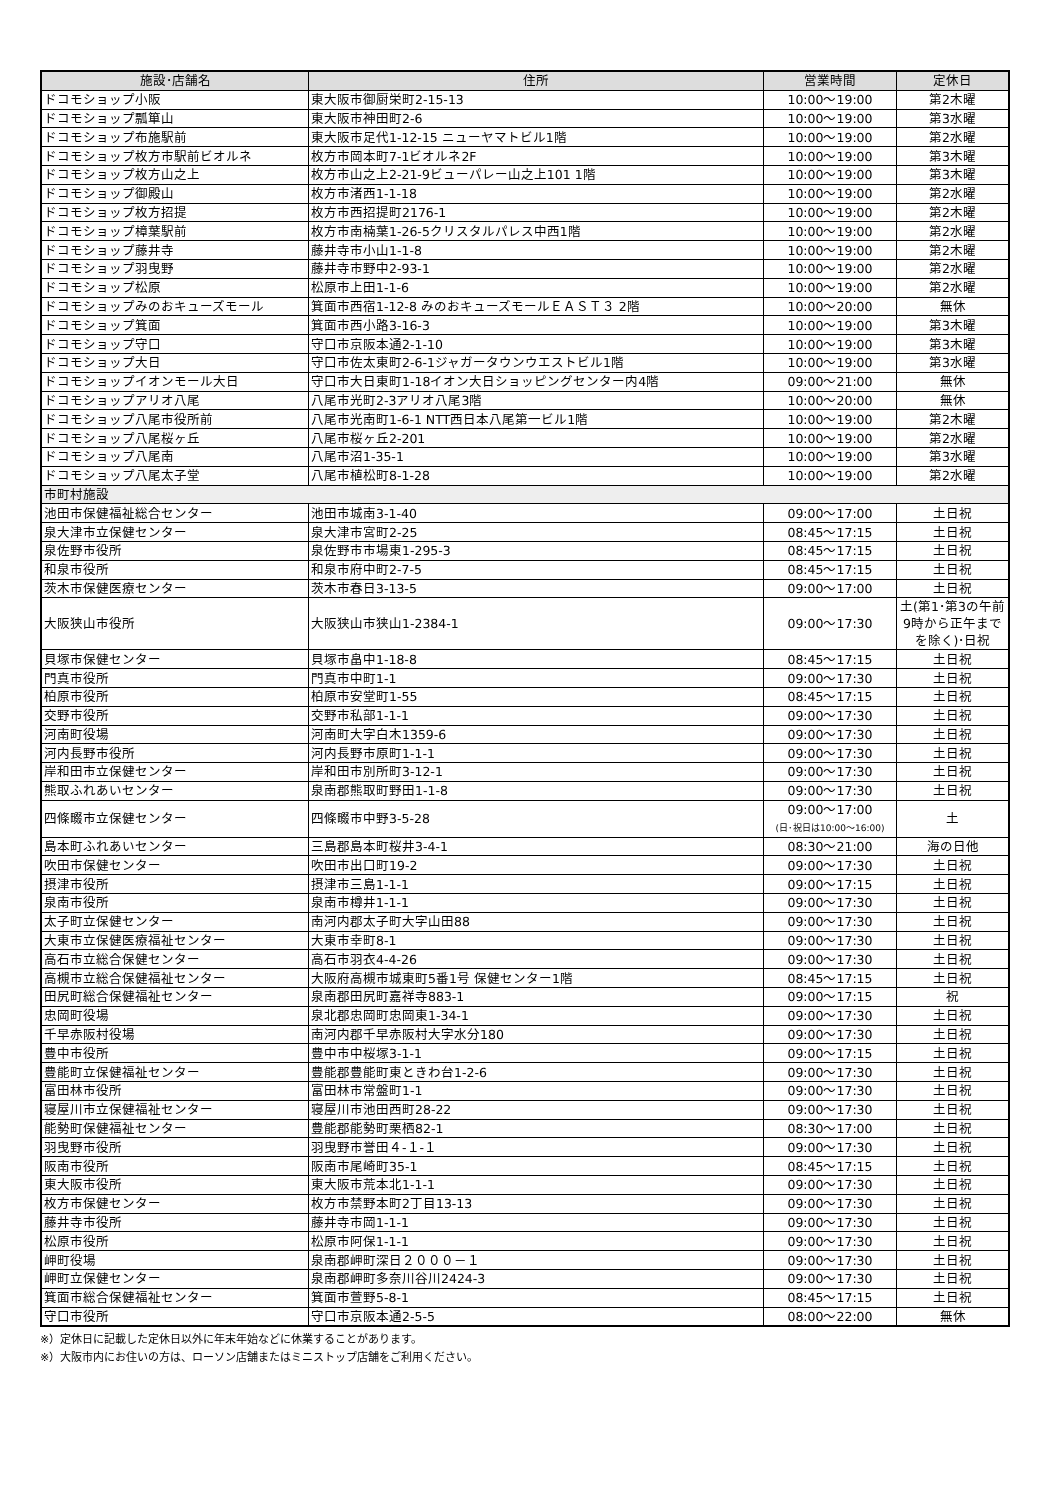| 施設･店舗名 | 住所 | 営業時間 | 定休日 |
| --- | --- | --- | --- |
| ドコモショップ小阪 | 東大阪市御厨栄町2-15-13 | 10:00～19:00 | 第2木曜 |
| ドコモショップ瓢箪山 | 東大阪市神田町2-6 | 10:00～19:00 | 第3水曜 |
| ドコモショップ布施駅前 | 東大阪市足代1-12-15 ニューヤマトビル1階 | 10:00～19:00 | 第2水曜 |
| ドコモショップ枚方市駅前ビオルネ | 枚方市岡本町7-1ビオルネ2F | 10:00～19:00 | 第3木曜 |
| ドコモショップ枚方山之上 | 枚方市山之上2-21-9ビューパレー山之上101 1階 | 10:00～19:00 | 第3木曜 |
| ドコモショップ御殿山 | 枚方市渚西1-1-18 | 10:00～19:00 | 第2水曜 |
| ドコモショップ枚方招提 | 枚方市西招提町2176-1 | 10:00～19:00 | 第2木曜 |
| ドコモショップ樟葉駅前 | 枚方市南楠葉1-26-5クリスタルパレス中西1階 | 10:00～19:00 | 第2水曜 |
| ドコモショップ藤井寺 | 藤井寺市小山1-1-8 | 10:00～19:00 | 第2木曜 |
| ドコモショップ羽曳野 | 藤井寺市野中2-93-1 | 10:00～19:00 | 第2水曜 |
| ドコモショップ松原 | 松原市上田1-1-6 | 10:00～19:00 | 第2水曜 |
| ドコモショップみのおキューズモール | 箕面市西宿1-12-8 みのおキューズモールＥＡＳＴ３ 2階 | 10:00～20:00 | 無休 |
| ドコモショップ箕面 | 箕面市西小路3-16-3 | 10:00～19:00 | 第3木曜 |
| ドコモショップ守口 | 守口市京阪本通2-1-10 | 10:00～19:00 | 第3木曜 |
| ドコモショップ大日 | 守口市佐太東町2-6-1ジャガータウンウエストビル1階 | 10:00～19:00 | 第3水曜 |
| ドコモショップイオンモール大日 | 守口市大日東町1-18イオン大日ショッピングセンター内4階 | 09:00～21:00 | 無休 |
| ドコモショップアリオ八尾 | 八尾市光町2-3アリオ八尾3階 | 10:00～20:00 | 無休 |
| ドコモショップ八尾市役所前 | 八尾市光南町1-6-1 NTT西日本八尾第一ビル1階 | 10:00～19:00 | 第2木曜 |
| ドコモショップ八尾桜ヶ丘 | 八尾市桜ヶ丘2-201 | 10:00～19:00 | 第2水曜 |
| ドコモショップ八尾南 | 八尾市沼1-35-1 | 10:00～19:00 | 第3水曜 |
| ドコモショップ八尾太子堂 | 八尾市植松町8-1-28 | 10:00～19:00 | 第2水曜 |
| 市町村施設 | | | |
| 池田市保健福祉総合センター | 池田市城南3-1-40 | 09:00～17:00 | 土日祝 |
| 泉大津市立保健センター | 泉大津市宮町2-25 | 08:45～17:15 | 土日祝 |
| 泉佐野市役所 | 泉佐野市市場東1-295-3 | 08:45～17:15 | 土日祝 |
| 和泉市役所 | 和泉市府中町2-7-5 | 08:45～17:15 | 土日祝 |
| 茨木市保健医療センター | 茨木市春日3-13-5 | 09:00～17:00 | 土日祝 |
| 大阪狭山市役所 | 大阪狭山市狭山1-2384-1 | 09:00～17:30 | 土(第1･第3の午前9時から正午までを除く)･日祝 |
| 貝塚市保健センター | 貝塚市畠中1-18-8 | 08:45～17:15 | 土日祝 |
| 門真市役所 | 門真市中町1-1 | 09:00～17:30 | 土日祝 |
| 柏原市役所 | 柏原市安堂町1-55 | 08:45～17:15 | 土日祝 |
| 交野市役所 | 交野市私部1-1-1 | 09:00～17:30 | 土日祝 |
| 河南町役場 | 河南町大字白木1359-6 | 09:00～17:30 | 土日祝 |
| 河内長野市役所 | 河内長野市原町1-1-1 | 09:00～17:30 | 土日祝 |
| 岸和田市立保健センター | 岸和田市別所町3-12-1 | 09:00～17:30 | 土日祝 |
| 熊取ふれあいセンター | 泉南郡熊取町野田1-1-8 | 09:00～17:30 | 土日祝 |
| 四條畷市立保健センター | 四條畷市中野3-5-28 | 09:00～17:00 (日･祝日は10:00～16:00) | 土 |
| 島本町ふれあいセンター | 三島郡島本町桜井3-4-1 | 08:30～21:00 | 海の日他 |
| 吹田市保健センター | 吹田市出口町19-2 | 09:00～17:30 | 土日祝 |
| 摂津市役所 | 摂津市三島1-1-1 | 09:00～17:15 | 土日祝 |
| 泉南市役所 | 泉南市樽井1-1-1 | 09:00～17:30 | 土日祝 |
| 太子町立保健センター | 南河内郡太子町大字山田88 | 09:00～17:30 | 土日祝 |
| 大東市立保健医療福祉センター | 大東市幸町8-1 | 09:00～17:30 | 土日祝 |
| 高石市立総合保健センター | 高石市羽衣4-4-26 | 09:00～17:30 | 土日祝 |
| 高槻市立総合保健福祉センター | 大阪府高槻市城東町5番1号 保健センター1階 | 08:45～17:15 | 土日祝 |
| 田尻町総合保健福祉センター | 泉南郡田尻町嘉祥寺883-1 | 09:00～17:15 | 祝 |
| 忠岡町役場 | 泉北郡忠岡町忠岡東1-34-1 | 09:00～17:30 | 土日祝 |
| 千早赤阪村役場 | 南河内郡千早赤阪村大字水分180 | 09:00～17:30 | 土日祝 |
| 豊中市役所 | 豊中市中桜塚3-1-1 | 09:00～17:15 | 土日祝 |
| 豊能町立保健福祉センター | 豊能郡豊能町東ときわ台1-2-6 | 09:00～17:30 | 土日祝 |
| 富田林市役所 | 富田林市常盤町1-1 | 09:00～17:30 | 土日祝 |
| 寝屋川市立保健福祉センター | 寝屋川市池田西町28-22 | 09:00～17:30 | 土日祝 |
| 能勢町保健福祉センター | 豊能郡能勢町栗栖82-1 | 08:30～17:00 | 土日祝 |
| 羽曳野市役所 | 羽曳野市誉田４-１-１ | 09:00～17:30 | 土日祝 |
| 阪南市役所 | 阪南市尾崎町35-1 | 08:45～17:15 | 土日祝 |
| 東大阪市役所 | 東大阪市荒本北1-1-1 | 09:00～17:30 | 土日祝 |
| 枚方市保健センター | 枚方市禁野本町2丁目13-13 | 09:00～17:30 | 土日祝 |
| 藤井寺市役所 | 藤井寺市岡1-1-1 | 09:00～17:30 | 土日祝 |
| 松原市役所 | 松原市阿保1-1-1 | 09:00～17:30 | 土日祝 |
| 岬町役場 | 泉南郡岬町深日２０００－１ | 09:00～17:30 | 土日祝 |
| 岬町立保健センター | 泉南郡岬町多奈川谷川2424-3 | 09:00～17:30 | 土日祝 |
| 箕面市総合保健福祉センター | 箕面市萱野5-8-1 | 08:45～17:15 | 土日祝 |
| 守口市役所 | 守口市京阪本通2-5-5 | 08:00～22:00 | 無休 |
※）定休日に記載した定休日以外に年末年始などに休業することがあります。
※）大阪市内にお住いの方は、ローソン店舗またはミニストップ店舗をご利用ください。